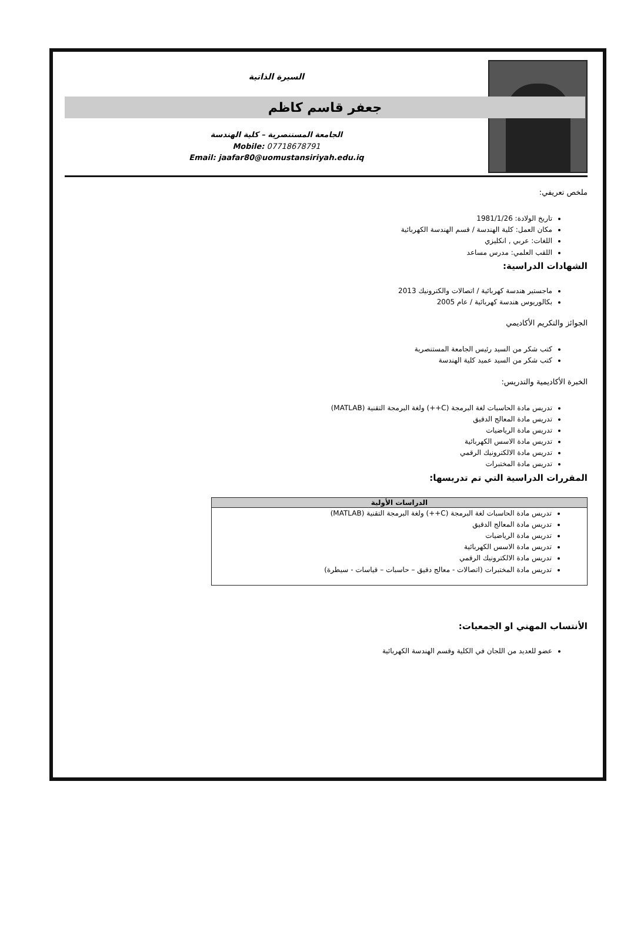السيرة الذاتية
جعفر قاسم كاظم
الجامعة المستنصرية – كلية الهندسة
Mobile: 07718678791
Email: jaafar80@uomustansiriyah.edu.iq
ملخص تعريفي:
تاريخ الولادة: 1981/1/26
مكان العمل: كلية الهندسة / قسم الهندسة الكهربائية
اللغات: عربي , انكليزي
اللقب العلمي: مدرس مساعد
الشهادات الدراسية:
ماجستير هندسة كهربائية / اتصالات والكترونيك 2013
بكالوريوس هندسة كهربائية / عام 2005
الجوائز والتكريم الأكاديمي
كتب شكر من السيد رئيس الجامعة المستنصرية
كتب شكر من السيد عميد كلية الهندسة
الخبرة الأكاديمية والتدريس:
تدريس مادة الحاسبات لغة البرمجة (C++) ولغة البرمجة التقنية (MATLAB)
تدريس مادة المعالج الدقيق
تدريس مادة الرياضيات
تدريس مادة الاسس الكهربائية
تدريس مادة الالكترونيك الرقمي
تدريس مادة المختبرات
المقررات الدراسية التي تم تدريسها:
| الدراسات الأولية |
| --- |
| تدريس مادة الحاسبات لغة البرمجة (C++) ولغة البرمجة التقنية (MATLAB) تدريس مادة المعالج الدقيق تدريس مادة الرياضيات تدريس مادة الاسس الكهربائية تدريس مادة الالكترونيك الرقمي تدريس مادة المختبرات (اتصالات - معالج دقيق – حاسبات – قياسات - سيطرة) |
الأنتساب المهني او الجمعيات:
عضو للعديد من اللجان في الكلية وقسم الهندسة الكهربائية